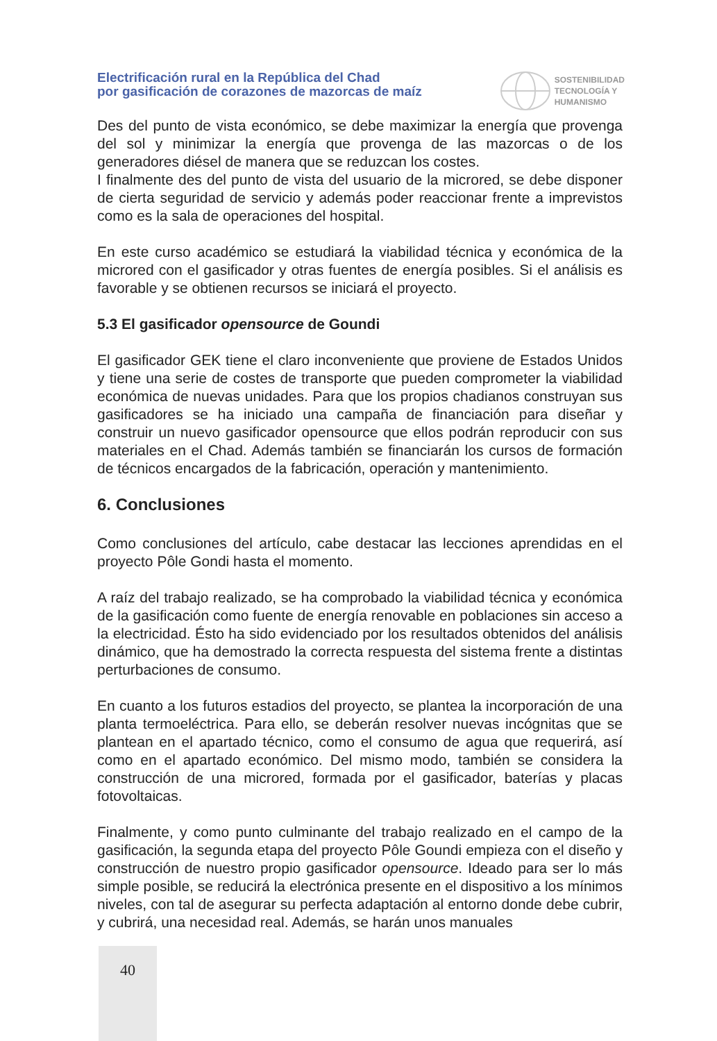Electrificación rural en la República del Chad
por gasificación de corazones de mazorcas de maíz
SOSTENIBILIDAD
TECNOLOGÍA Y
HUMANISMO
Des del punto de vista económico, se debe maximizar la energía que provenga del sol y minimizar la energía que provenga de las mazorcas o de los generadores diésel de manera que se reduzcan los costes.
I finalmente des del punto de vista del usuario de la microred, se debe disponer de cierta seguridad de servicio y además poder reaccionar frente a imprevistos como es la sala de operaciones del hospital.
En este curso académico se estudiará la viabilidad técnica y económica de la microred con el gasificador y otras fuentes de energía posibles. Si el análisis es favorable y se obtienen recursos se iniciará el proyecto.
5.3 El gasificador opensource de Goundi
El gasificador GEK tiene el claro inconveniente que proviene de Estados Unidos y tiene una serie de costes de transporte que pueden comprometer la viabilidad económica de nuevas unidades. Para que los propios chadianos construyan sus gasificadores se ha iniciado una campaña de financiación para diseñar y construir un nuevo gasificador opensource que ellos podrán reproducir con sus materiales en el Chad. Además también se financiarán los cursos de formación de técnicos encargados de la fabricación, operación y mantenimiento.
6. Conclusiones
Como conclusiones del artículo, cabe destacar las lecciones aprendidas en el proyecto Pôle Gondi hasta el momento.
A raíz del trabajo realizado, se ha comprobado la viabilidad técnica y económica de la gasificación como fuente de energía renovable en poblaciones sin acceso a la electricidad. Ésto ha sido evidenciado por los resultados obtenidos del análisis dinámico, que ha demostrado la correcta respuesta del sistema frente a distintas perturbaciones de consumo.
En cuanto a los futuros estadios del proyecto, se plantea la incorporación de una planta termoeléctrica. Para ello, se deberán resolver nuevas incógnitas que se plantean en el apartado técnico, como el consumo de agua que requerirá, así como en el apartado económico. Del mismo modo, también se considera la construcción de una microred, formada por el gasificador, baterías y placas fotovoltaicas.
Finalmente, y como punto culminante del trabajo realizado en el campo de la gasificación, la segunda etapa del proyecto Pôle Goundi empieza con el diseño y construcción de nuestro propio gasificador opensource. Ideado para ser lo más simple posible, se reducirá la electrónica presente en el dispositivo a los mínimos niveles, con tal de asegurar su perfecta adaptación al entorno donde debe cubrir, y cubrirá, una necesidad real. Además, se harán unos manuales
40